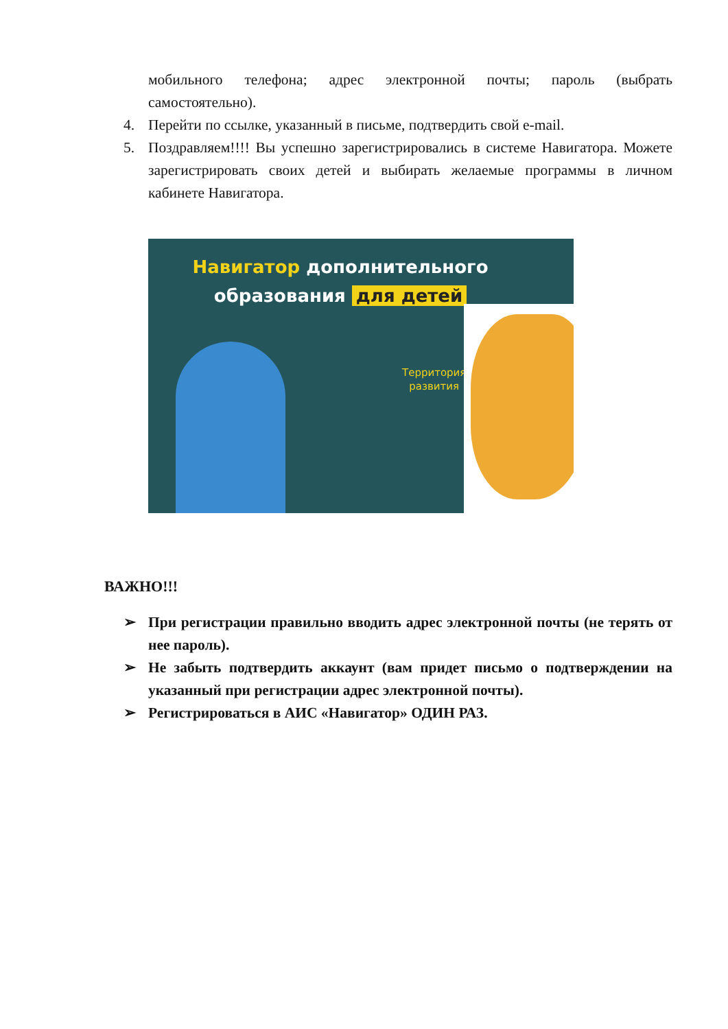мобильного телефона; адрес электронной почты; пароль (выбрать самостоятельно).
4. Перейти по ссылке, указанный в письме, подтвердить свой e-mail.
5. Поздравляем!!!! Вы успешно зарегистрировались в системе Навигатора. Можете зарегистрировать своих детей и выбирать желаемые программы в личном кабинете Навигатора.
Навигатор дополнительного
образования для детей
Территория
развития
ВАЖНО!!!
➢ При регистрации правильно вводить адрес электронной почты (не терять от нее пароль).
➢ Не забыть подтвердить аккаунт (вам придет письмо о подтверждении на указанный при регистрации адрес электронной почты).
➢ Регистрироваться в АИС «Навигатор» ОДИН РАЗ.